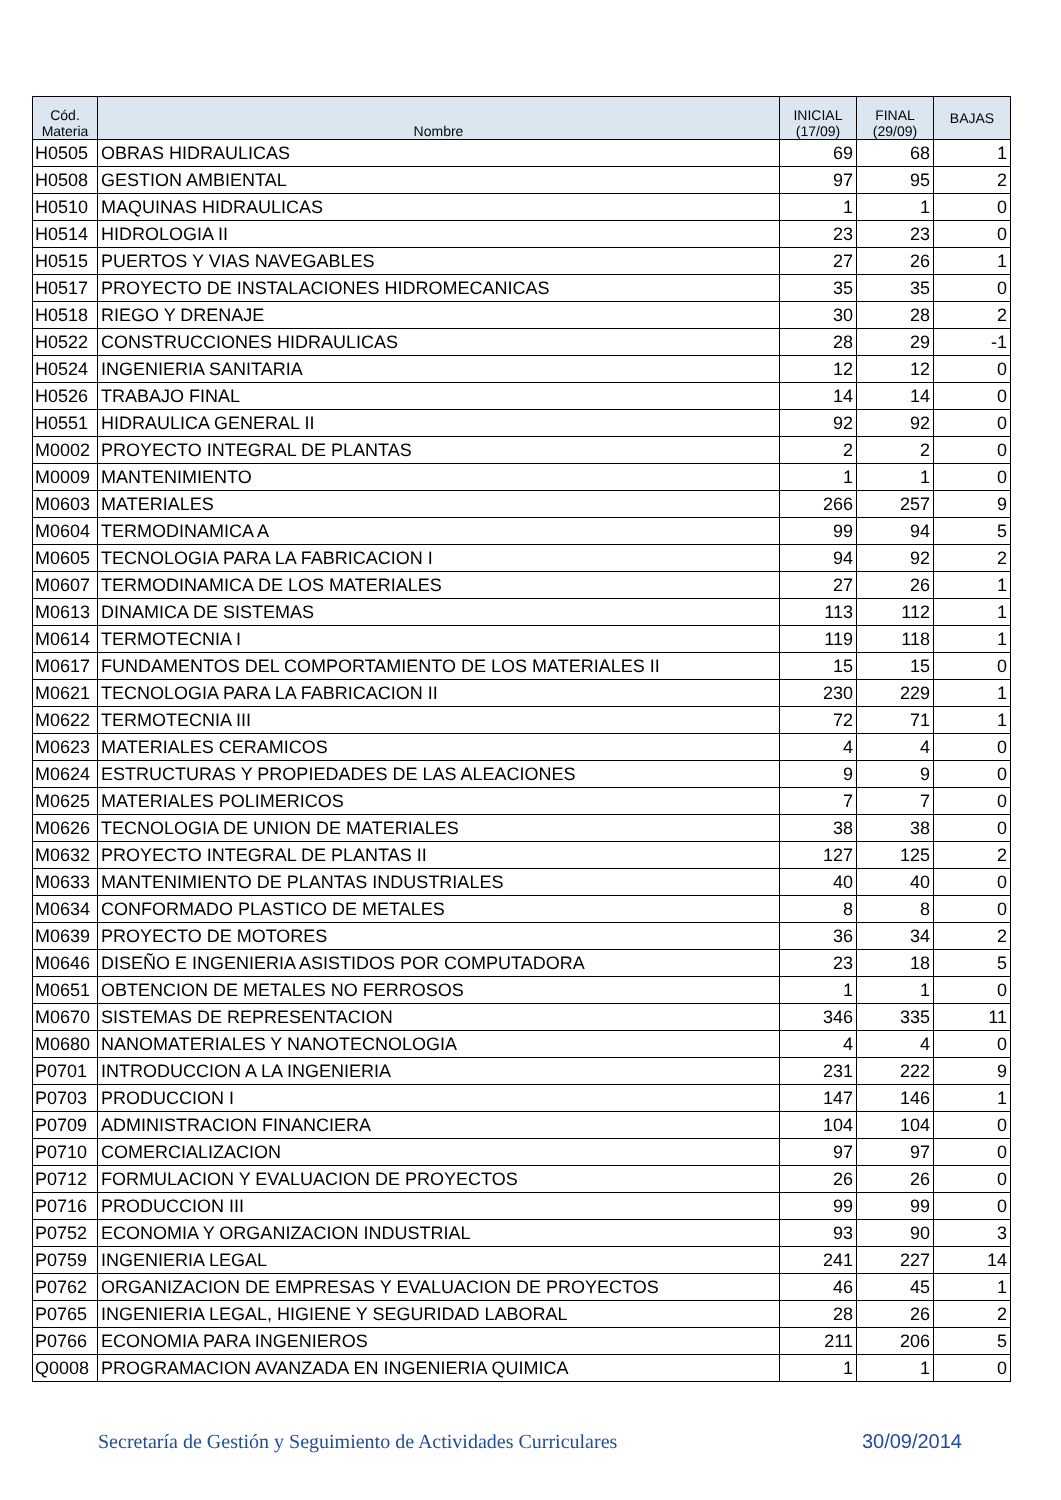| Cód. Materia | Nombre | INICIAL (17/09) | FINAL (29/09) | BAJAS |
| --- | --- | --- | --- | --- |
| H0505 | OBRAS HIDRAULICAS | 69 | 68 | 1 |
| H0508 | GESTION AMBIENTAL | 97 | 95 | 2 |
| H0510 | MAQUINAS HIDRAULICAS | 1 | 1 | 0 |
| H0514 | HIDROLOGIA II | 23 | 23 | 0 |
| H0515 | PUERTOS Y VIAS NAVEGABLES | 27 | 26 | 1 |
| H0517 | PROYECTO DE INSTALACIONES HIDROMECANICAS | 35 | 35 | 0 |
| H0518 | RIEGO Y DRENAJE | 30 | 28 | 2 |
| H0522 | CONSTRUCCIONES HIDRAULICAS | 28 | 29 | -1 |
| H0524 | INGENIERIA SANITARIA | 12 | 12 | 0 |
| H0526 | TRABAJO FINAL | 14 | 14 | 0 |
| H0551 | HIDRAULICA GENERAL II | 92 | 92 | 0 |
| M0002 | PROYECTO INTEGRAL DE PLANTAS | 2 | 2 | 0 |
| M0009 | MANTENIMIENTO | 1 | 1 | 0 |
| M0603 | MATERIALES | 266 | 257 | 9 |
| M0604 | TERMODINAMICA A | 99 | 94 | 5 |
| M0605 | TECNOLOGIA PARA LA FABRICACION I | 94 | 92 | 2 |
| M0607 | TERMODINAMICA DE LOS MATERIALES | 27 | 26 | 1 |
| M0613 | DINAMICA DE SISTEMAS | 113 | 112 | 1 |
| M0614 | TERMOTECNIA I | 119 | 118 | 1 |
| M0617 | FUNDAMENTOS DEL COMPORTAMIENTO DE LOS MATERIALES II | 15 | 15 | 0 |
| M0621 | TECNOLOGIA PARA LA FABRICACION II | 230 | 229 | 1 |
| M0622 | TERMOTECNIA III | 72 | 71 | 1 |
| M0623 | MATERIALES CERAMICOS | 4 | 4 | 0 |
| M0624 | ESTRUCTURAS Y PROPIEDADES DE LAS ALEACIONES | 9 | 9 | 0 |
| M0625 | MATERIALES POLIMERICOS | 7 | 7 | 0 |
| M0626 | TECNOLOGIA DE UNION DE MATERIALES | 38 | 38 | 0 |
| M0632 | PROYECTO INTEGRAL DE PLANTAS II | 127 | 125 | 2 |
| M0633 | MANTENIMIENTO DE PLANTAS INDUSTRIALES | 40 | 40 | 0 |
| M0634 | CONFORMADO PLASTICO DE METALES | 8 | 8 | 0 |
| M0639 | PROYECTO DE MOTORES | 36 | 34 | 2 |
| M0646 | DISEÑO E INGENIERIA ASISTIDOS POR COMPUTADORA | 23 | 18 | 5 |
| M0651 | OBTENCION DE METALES NO FERROSOS | 1 | 1 | 0 |
| M0670 | SISTEMAS DE REPRESENTACION | 346 | 335 | 11 |
| M0680 | NANOMATERIALES Y NANOTECNOLOGIA | 4 | 4 | 0 |
| P0701 | INTRODUCCION A LA INGENIERIA | 231 | 222 | 9 |
| P0703 | PRODUCCION I | 147 | 146 | 1 |
| P0709 | ADMINISTRACION FINANCIERA | 104 | 104 | 0 |
| P0710 | COMERCIALIZACION | 97 | 97 | 0 |
| P0712 | FORMULACION Y EVALUACION DE PROYECTOS | 26 | 26 | 0 |
| P0716 | PRODUCCION III | 99 | 99 | 0 |
| P0752 | ECONOMIA Y ORGANIZACION INDUSTRIAL | 93 | 90 | 3 |
| P0759 | INGENIERIA LEGAL | 241 | 227 | 14 |
| P0762 | ORGANIZACION DE EMPRESAS Y EVALUACION DE PROYECTOS | 46 | 45 | 1 |
| P0765 | INGENIERIA LEGAL, HIGIENE Y SEGURIDAD LABORAL | 28 | 26 | 2 |
| P0766 | ECONOMIA PARA INGENIEROS | 211 | 206 | 5 |
| Q0008 | PROGRAMACION AVANZADA EN INGENIERIA QUIMICA | 1 | 1 | 0 |
Secretaría de Gestión y Seguimiento de Actividades Curriculares 30/09/2014